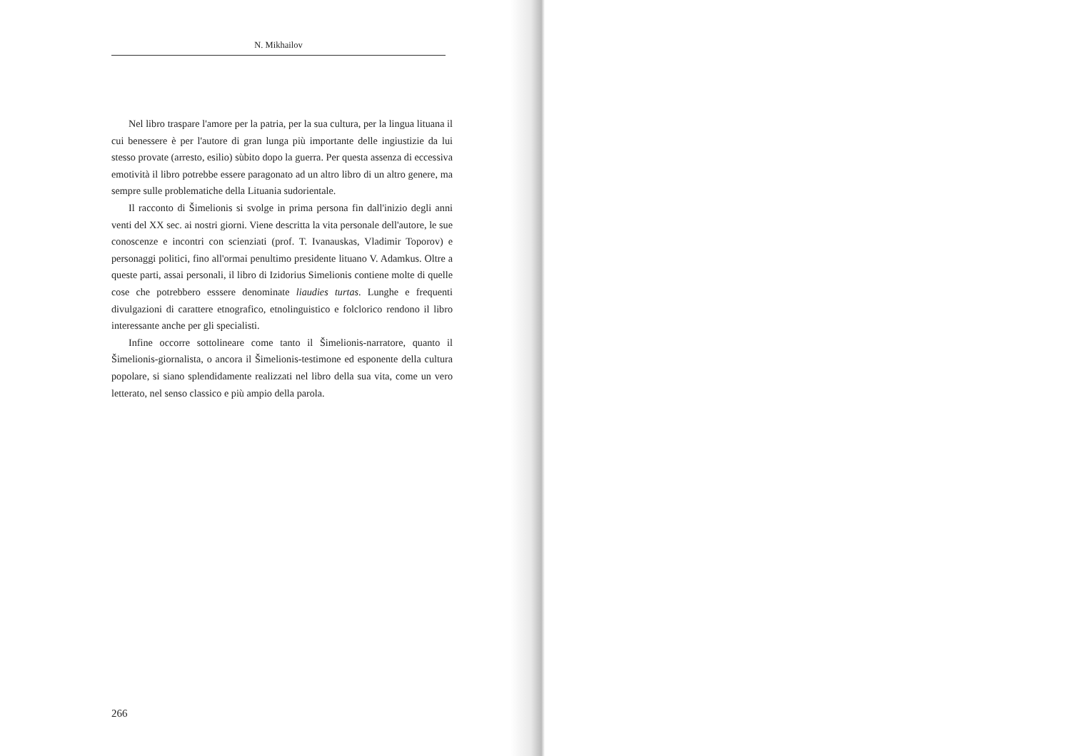N. Mikhailov
Nel libro traspare l'amore per la patria, per la sua cultura, per la lingua lituana il cui benessere è per l'autore di gran lunga più importante delle ingiustizie da lui stesso provate (arresto, esilio) sùbito dopo la guerra. Per questa assenza di eccessiva emotività il libro potrebbe essere paragonato ad un altro libro di un altro genere, ma sempre sulle problematiche della Lituania sudorientale.
Il racconto di Šimelionis si svolge in prima persona fin dall'inizio degli anni venti del XX sec. ai nostri giorni. Viene descritta la vita personale dell'autore, le sue conoscenze e incontri con scienziati (prof. T. Ivanauskas, Vladimir Toporov) e personaggi politici, fino all'ormai penultimo presi­dente lituano V. Adamkus. Oltre a queste parti, assai personali, il libro di Izidorius Simelionis contiene molte di quelle cose che potrebbero esssere denominate liaudies turtas. Lunghe e frequenti divulgazioni di carattere etnografico, etnolinguistico e folclorico rendono il libro interessante anche per gli specialisti.
Infine occorre sottolineare come tanto il Šimelionis-narratore, quanto il Šimelionis-giornalista, o ancora il Šimelionis-testimone ed esponente della cultura popolare, si siano splendidamente realizzati nel libro della sua vita, come un vero letterato, nel senso classico e più ampio della parola.
266